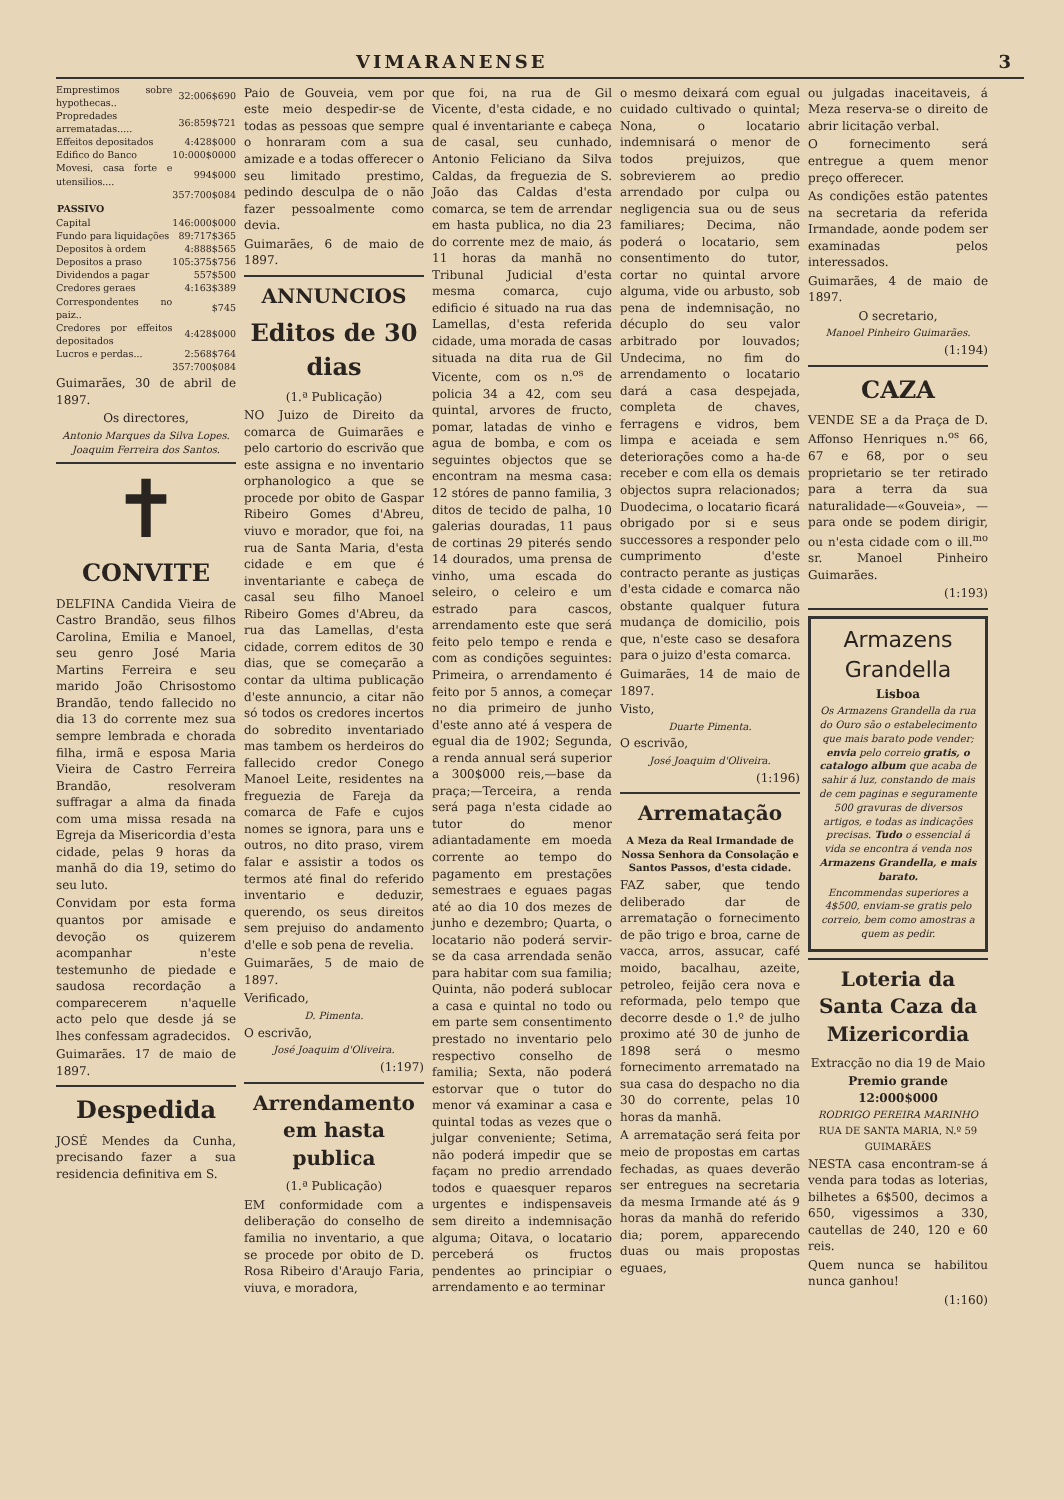VIMARANENSE 3
| Emprestimos sobre hypothecas.. | 32:006$690 |
| Propredades arrematadas..... | 36:859$721 |
| Effeitos depositados | 4:428$000 |
| Edifico do Banco | 10:000$0000 |
| Movesi, casa forte e utensilios.... | 994$000 |
| | 357:700$084 |
| PASSIVO | |
| Capital | 146:000$000 |
| Fundo para liquidações | 89:717$365 |
| Depositos à ordem | 4:888$565 |
| Depositos a praso | 105:375$756 |
| Dividendos a pagar | 557$500 |
| Credores geraes | 4:163$389 |
| Correspondentes no paiz.. | $745 |
| Credores por effeitos depositados | 4:428$000 |
| Lucros e perdas... | 2:568$764 |
| | 357:700$084 |
Guimarães, 30 de abril de 1897.
Os directores,
Antonio Marques da Silva Lopes.
Joaquim Ferreira dos Santos.
✝
CONVITE
DELFINA Candida Vieira de Castro Brandão, seus filhos Carolina, Emilia e Manoel, seu genro José Maria Martins Ferreira e seu marido João Chrisostomo Brandão, tendo fallecido no dia 13 do corrente mez sua sempre lembrada e chorada filha, irmã e esposa Maria Vieira de Castro Ferreira Brandão, resolveram suffragar a alma da finada com uma missa resada na Egreja da Misericordia d'esta cidade, pelas 9 horas da manhã do dia 19, setimo do seu luto.
Convidam por esta forma quantos por amisade e devoção os quizerem acompanhar n'este testemunho de piedade e saudosa recordação a comparecerem n'aquelle acto pelo que desde já se lhes confessam agradecidos.
Guimarães. 17 de maio de 1897.
Despedida
JOSÉ Mendes da Cunha, precisando fazer a sua residencia definitiva em S.
Paio de Gouveia, vem por este meio despedir-se de todas as pessoas que sempre o honraram com a sua amizade e a todas offerecer o seu limitado prestimo, pedindo desculpa de o não fazer pessoalmente como devia.
Guimarães, 6 de maio de 1897.
ANNUNCIOS
Editos de 30 dias
(1.ª Publicação)
NO Juizo de Direito da comarca de Guimarães e pelo cartorio do escrivão que este assigna e no inventario orphanologico a que se procede por obito de Gaspar Ribeiro Gomes d'Abreu, viuvo e morador, que foi, na rua de Santa Maria, d'esta cidade e em que é inventariante e cabeça de casal seu filho Manoel Ribeiro Gomes d'Abreu, da rua das Lamellas, d'esta cidade, correm editos de 30 dias, que se começarão a contar da ultima publicação d'este annuncio, a citar não só todos os credores incertos do sobredito inventariado mas tambem os herdeiros do fallecido credor Conego Manoel Leite, residentes na freguezia de Fareja da comarca de Fafe e cujos nomes se ignora, para uns e outros, no dito praso, virem falar e assistir a todos os termos até final do referido inventario e deduzir, querendo, os seus direitos sem prejuiso do andamento d'elle e sob pena de revelia.
Guimarães, 5 de maio de 1897.
Verificado,
D. Pimenta.
O escrivão,
José Joaquim d'Oliveira.
(1:197)
Arrendamento em hasta publica
(1.ª Publicação)
EM conformidade com a deliberação do conselho de familia no inventario, a que se procede por obito de D. Rosa Ribeiro d'Araujo Faria, viuva, e moradora,
que foi, na rua de Gil Vicente, d'esta cidade, e no qual é inventariante e cabeça de casal, seu cunhado, Antonio Feliciano da Silva Caldas, da freguezia de S. João das Caldas d'esta comarca, se tem de arrendar em hasta publica, no dia 23 do corrente mez de maio, ás 11 horas da manhã no Tribunal Judicial d'esta mesma comarca, cujo edificio é situado na rua das Lamellas, d'esta referida cidade, uma morada de casas situada na dita rua de Gil Vicente, com os n.<sup>os</sup> de policia 34 a 42, com seu quintal, arvores de fructo, pomar, latadas de vinho e agua de bomba, e com os seguintes objectos que se encontram na mesma casa: 12 stóres de panno familia, 3 ditos de tecido de palha, 10 galerias douradas, 11 paus de cortinas 29 piterés sendo 14 dourados, uma prensa de vinho, uma escada do seleiro, o celeiro e um estrado para cascos, arrendamento este que será feito pelo tempo e renda e com as condições seguintes: Primeira, o arrendamento é feito por 5 annos, a começar no dia primeiro de junho d'este anno até á vespera de egual dia de 1902; Segunda, a renda annual será superior a 300$000 reis,—base da praça;—Terceira, a renda será paga n'esta cidade ao tutor do menor adiantadamente em moeda corrente ao tempo do pagamento em prestações semestraes e eguaes pagas até ao dia 10 dos mezes de junho e dezembro; Quarta, o locatario não poderá servir-se da casa arrendada senão para habitar com sua familia; Quinta, não poderá sublocar a casa e quintal no todo ou em parte sem consentimento prestado no inventario pelo respectivo conselho de familia; Sexta, não poderá estorvar que o tutor do menor vá examinar a casa e quintal todas as vezes que o julgar conveniente; Setima, não poderá impedir que se façam no predio arrendado todos e quaesquer reparos urgentes e indispensaveis sem direito a indemnisação alguma; Oitava, o locatario perceberá os fructos pendentes ao principiar o arrendamento e ao terminar
o mesmo deixará com egual cuidado cultivado o quintal; Nona, o locatario indemnisará o menor de todos prejuizos, que sobrevierem ao predio arrendado por culpa ou negligencia sua ou de seus familiares; Decima, não poderá o locatario, sem consentimento do tutor, cortar no quintal arvore alguma, vide ou arbusto, sob pena de indemnisação, no décuplo do seu valor arbitrado por louvados; Undecima, no fim do arrendamento o locatario dará a casa despejada, completa de chaves, ferragens e vidros, bem limpa e aceiada e sem deteriorações como a ha-de receber e com ella os demais objectos supra relacionados; Duodecima, o locatario ficará obrigado por si e seus successores a responder pelo cumprimento d'este contracto perante as justiças d'esta cidade e comarca não obstante qualquer futura mudança de domicilio, pois que, n'este caso se desafora para o juizo d'esta comarca.
Guimarães, 14 de maio de 1897.
Visto,
Duarte Pimenta.
O escrivão,
José Joaquim d'Oliveira.
(1:196)
Arrematação
A Meza da Real Irmandade de Nossa Senhora da Consolação e Santos Passos, d'esta cidade.
FAZ saber, que tendo deliberado dar de arrematação o fornecimento de pão trigo e broa, carne de vacca, arros, assucar, café moido, bacalhau, azeite, petroleo, feijão cera nova e reformada, pelo tempo que decorre desde o 1.º de julho proximo até 30 de junho de 1898 será o mesmo fornecimento arrematado na sua casa do despacho no dia 30 do corrente, pelas 10 horas da manhã.
A arrematação será feita por meio de propostas em cartas fechadas, as quaes deverão ser entregues na secretaria da mesma Irmande até ás 9 horas da manhã do referido dia; porem, apparecendo duas ou mais propostas eguaes,
ou julgadas inaceitaveis, á Meza reserva-se o direito de abrir licitação verbal.
O fornecimento será entregue a quem menor preço offerecer.
As condições estão patentes na secretaria da referida Irmandade, aonde podem ser examinadas pelos interessados.
Guimarães, 4 de maio de 1897.
O secretario,
Manoel Pinheiro Guimarães.
(1:194)
CAZA
VENDE SE a da Praça de D. Affonso Henriques n.<sup>os</sup> 66, 67 e 68, por o seu proprietario se ter retirado para a terra da sua naturalidade—«Gouveia», —para onde se podem dirigir, ou n'esta cidade com o ill.<sup>mo</sup> sr. Manoel Pinheiro Guimarães.
(1:193)
Armazens Grandella
Lisboa
Os Armazens Grandella da rua do Ouro são o estabelecimento que mais barato pode vender; envia pelo correio gratis, o catalogo album que acaba de sahir á luz, constando de mais de cem paginas e seguramente 500 gravuras de diversos artigos, e todas as indicações precisas. Tudo o essencial á vida se encontra á venda nos Armazens Grandella, e mais barato.
Encommendas superiores a 4$500, enviam-se gratis pelo correio, bem como amostras a quem as pedir.
Loteria da Santa Caza da Mizericordia
Extracção no dia 19 de Maio
Premio grande 12:000$000
RODRIGO PEREIRA MARINHO
RUA DE SANTA MARIA, N.º 59
GUIMARÃES
NESTA casa encontram-se á venda para todas as loterias, bilhetes a 6$500, decimos a 650, vigessimos a 330, cautellas de 240, 120 e 60 reis.
Quem nunca se habilitou nunca ganhou!
(1:160)